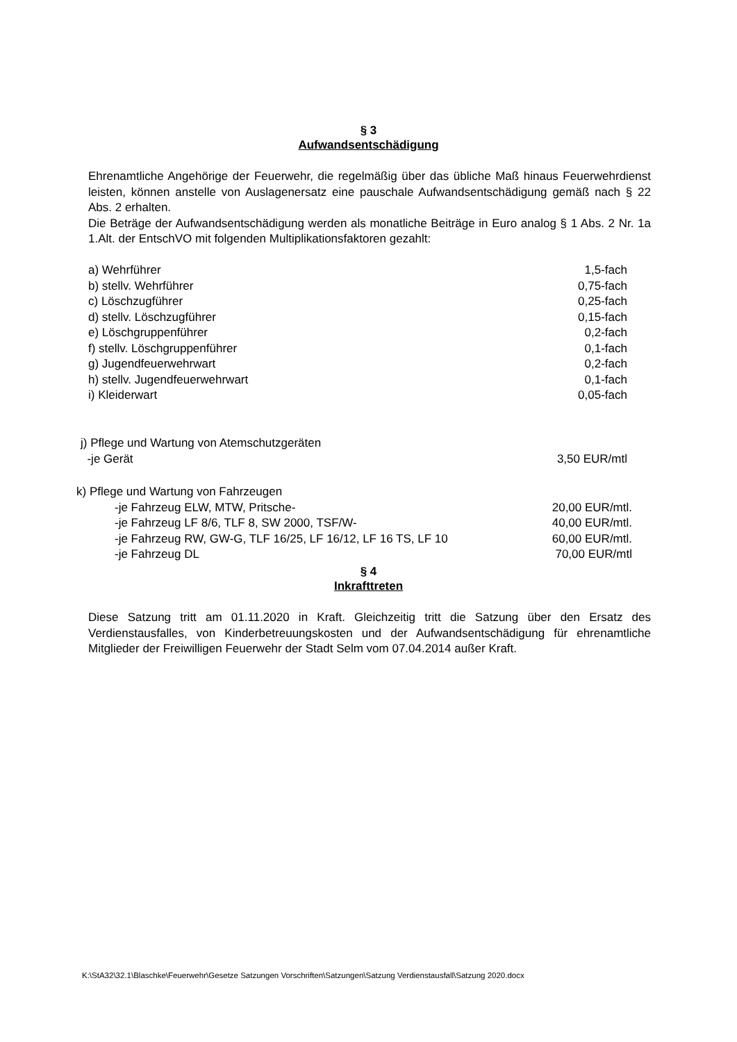§ 3
Aufwandsentschädigung
Ehrenamtliche Angehörige der Feuerwehr, die regelmäßig über das übliche Maß hinaus Feuerwehrdienst leisten, können anstelle von Auslagenersatz eine pauschale Aufwandsentschädigung gemäß nach § 22 Abs. 2 erhalten.
Die Beträge der Aufwandsentschädigung werden als monatliche Beiträge in Euro analog § 1 Abs. 2 Nr. 1a 1.Alt. der EntschVO mit folgenden Multiplikationsfaktoren gezahlt:
a) Wehrführer 1,5-fach
b) stellv. Wehrführer 0,75-fach
c) Löschzugführer 0,25-fach
d) stellv. Löschzugführer 0,15-fach
e) Löschgruppenführer 0,2-fach
f) stellv. Löschgruppenführer 0,1-fach
g) Jugendfeuerwehrwart 0,2-fach
h) stellv. Jugendfeuerwehrwart 0,1-fach
i) Kleiderwart 0,05-fach
j) Pflege und Wartung von Atemschutzgeräten
-je Gerät 3,50 EUR/mtl
k) Pflege und Wartung von Fahrzeugen
-je Fahrzeug ELW, MTW, Pritsche- 20,00 EUR/mtl.
-je Fahrzeug LF 8/6, TLF 8, SW 2000, TSF/W- 40,00 EUR/mtl.
-je Fahrzeug RW, GW-G, TLF 16/25, LF 16/12, LF 16 TS, LF 10 60,00 EUR/mtl.
-je Fahrzeug DL 70,00 EUR/mtl
§ 4
Inkrafttreten
Diese Satzung tritt am 01.11.2020 in Kraft. Gleichzeitig tritt die Satzung über den Ersatz des Verdienstausfalles, von Kinderbetreuungskosten und der Aufwandsentschädigung für ehrenamtliche Mitglieder der Freiwilligen Feuerwehr der Stadt Selm vom 07.04.2014 außer Kraft.
K:\StA32\32.1\Blaschke\Feuerwehr\Gesetze Satzungen Vorschriften\Satzungen\Satzung Verdienstausfall\Satzung 2020.docx